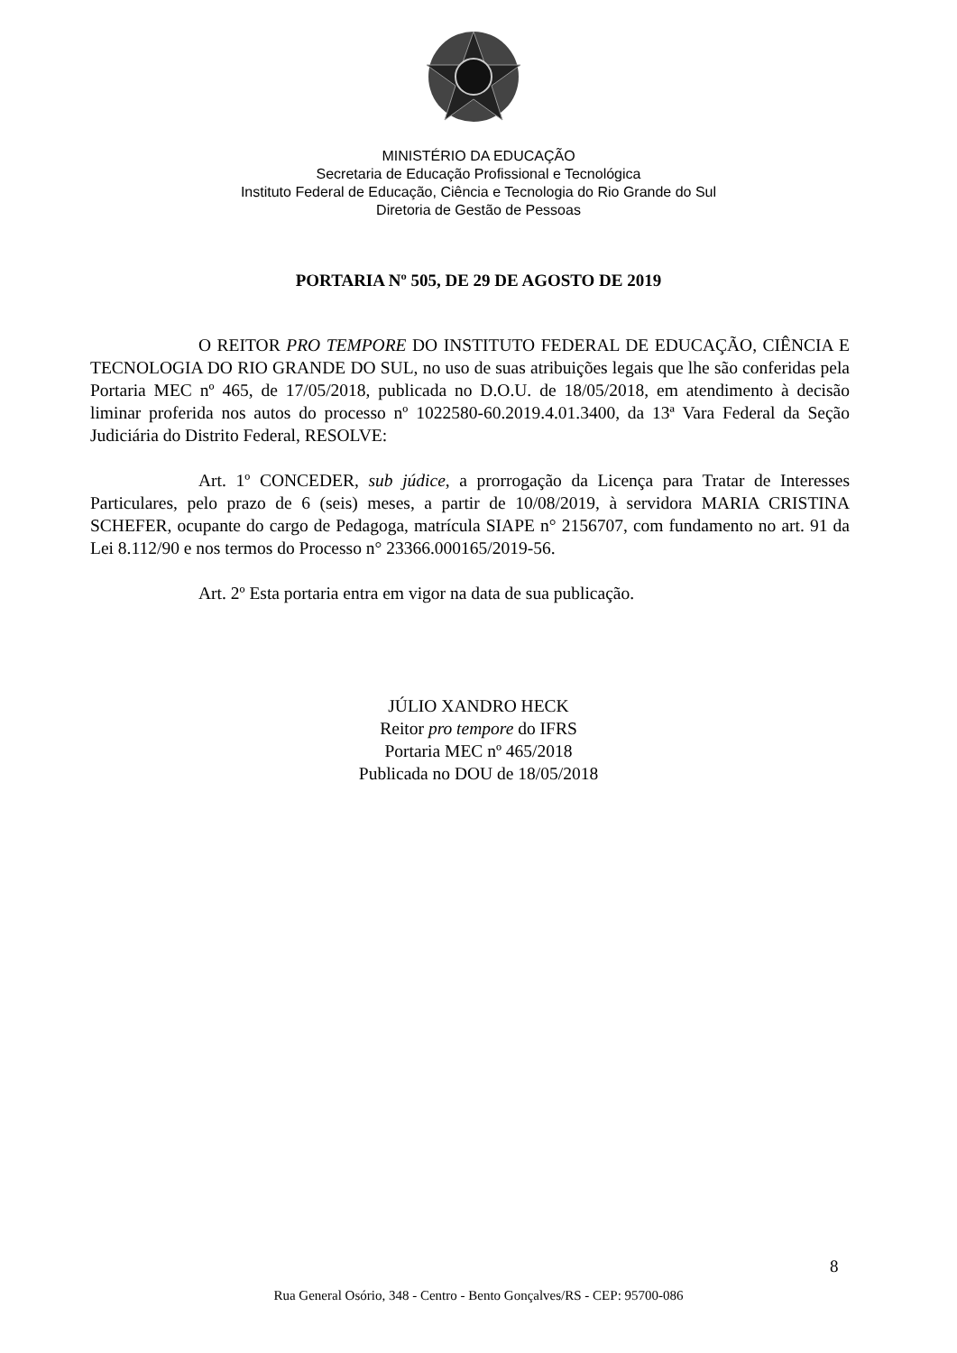MINISTÉRIO DA EDUCAÇÃO
Secretaria de Educação Profissional e Tecnológica
Instituto Federal de Educação, Ciência e Tecnologia do Rio Grande do Sul
Diretoria de Gestão de Pessoas
PORTARIA Nº 505, DE 29 DE AGOSTO DE 2019
O REITOR PRO TEMPORE DO INSTITUTO FEDERAL DE EDUCAÇÃO, CIÊNCIA E TECNOLOGIA DO RIO GRANDE DO SUL, no uso de suas atribuições legais que lhe são conferidas pela Portaria MEC nº 465, de 17/05/2018, publicada no D.O.U. de 18/05/2018, em atendimento à decisão liminar proferida nos autos do processo nº 1022580-60.2019.4.01.3400, da 13ª Vara Federal da Seção Judiciária do Distrito Federal, RESOLVE:
Art. 1º CONCEDER, sub júdice, a prorrogação da Licença para Tratar de Interesses Particulares, pelo prazo de 6 (seis) meses, a partir de 10/08/2019, à servidora MARIA CRISTINA SCHEFER, ocupante do cargo de Pedagoga, matrícula SIAPE n° 2156707, com fundamento no art. 91 da Lei 8.112/90 e nos termos do Processo n° 23366.000165/2019-56.
Art. 2º Esta portaria entra em vigor na data de sua publicação.
JÚLIO XANDRO HECK
Reitor pro tempore do IFRS
Portaria MEC nº 465/2018
Publicada no DOU de 18/05/2018
8
Rua General Osório, 348 - Centro - Bento Gonçalves/RS - CEP: 95700-086